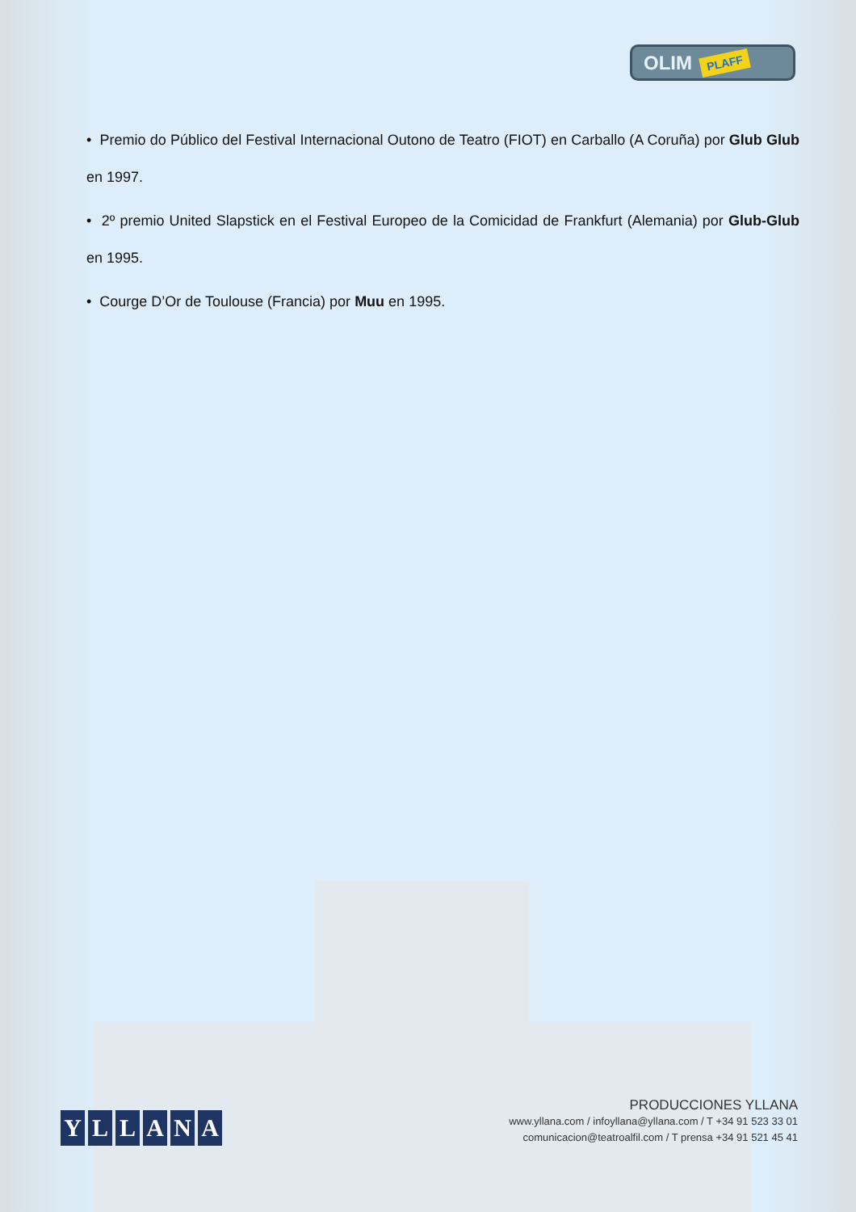OLIM PLAFF
• Premio do Público del Festival Internacional Outono de Teatro (FIOT) en Carballo (A Coruña) por Glub Glub en 1997.
• 2º premio United Slapstick en el Festival Europeo de la Comicidad de Frankfurt (Alemania) por Glub-Glub en 1995.
• Courge D’Or de Toulouse (Francia) por Muu en 1995.
YLLANA
PRODUCCIONES YLLANA
www.yllana.com / infoyllana@yllana.com / T +34 91 523 33 01
comunicacion@teatroalfil.com / T prensa +34 91 521 45 41